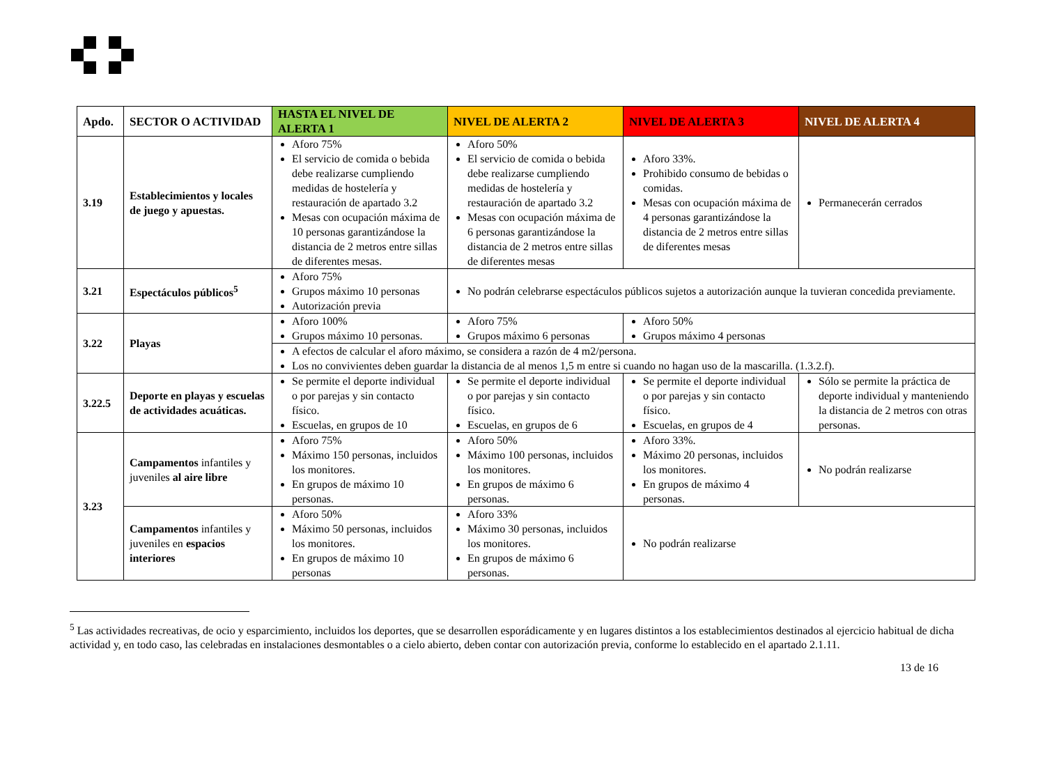| Apdo. | SECTOR O ACTIVIDAD | HASTA EL NIVEL DE ALERTA 1 | NIVEL DE ALERTA 2 | NIVEL DE ALERTA 3 | NIVEL DE ALERTA 4 |
| --- | --- | --- | --- | --- | --- |
| 3.19 | Establecimientos y locales de juego y apuestas. | Aforo 75% El servicio de comida o bebida debe realizarse cumpliendo medidas de hostelería y restauración de apartado 3.2 Mesas con ocupación máxima de 10 personas garantizándose la distancia de 2 metros entre sillas de diferentes mesas. | Aforo 50% El servicio de comida o bebida debe realizarse cumpliendo medidas de hostelería y restauración de apartado 3.2 Mesas con ocupación máxima de 6 personas garantizándose la distancia de 2 metros entre sillas de diferentes mesas | Aforo 33%. Prohibido consumo de bebidas o comidas. Mesas con ocupación máxima de 4 personas garantizándose la distancia de 2 metros entre sillas de diferentes mesas | Permanecerán cerrados |
| 3.21 | Espectáculos públicos<sup>5</sup> | Aforo 75% Grupos máximo 10 personas Autorización previa | No podrán celebrarse espectáculos públicos sujetos a autorización aunque la tuvieran concedida previamente. | | |
| 3.22 | Playas | Aforo 100% Grupos máximo 10 personas. | Aforo 75% Grupos máximo 6 personas | Aforo 50% Grupos máximo 4 personas | |
| | | A efectos de calcular el aforo máximo, se considera a razón de 4 m2/persona. Los no convivientes deben guardar la distancia de al menos 1,5 m entre si cuando no hagan uso de la mascarilla. (1.3.2.f). | | | |
| 3.22.5 | Deporte en playas y escuelas de actividades acuáticas. | Se permite el deporte individual o por parejas y sin contacto físico. Escuelas, en grupos de 10 | Se permite el deporte individual o por parejas y sin contacto físico. Escuelas, en grupos de 6 | Se permite el deporte individual o por parejas y sin contacto físico. Escuelas, en grupos de 4 | Sólo se permite la práctica de deporte individual y manteniendo la distancia de 2 metros con otras personas. |
| 3.23 | Campamentos infantiles y juveniles al aire libre | Aforo 75% Máximo 150 personas, incluidos los monitores. En grupos de máximo 10 personas. | Aforo 50% Máximo 100 personas, incluidos los monitores. En grupos de máximo 6 personas. | Aforo 33%. Máximo 20 personas, incluidos los monitores. En grupos de máximo 4 personas. | No podrán realizarse |
| | Campamentos infantiles y juveniles en espacios interiores | Aforo 50% Máximo 50 personas, incluidos los monitores. En grupos de máximo 10 personas | Aforo 33% Máximo 30 personas, incluidos los monitores. En grupos de máximo 6 personas. | No podrán realizarse | |
<sup>5</sup> Las actividades recreativas, de ocio y esparcimiento, incluidos los deportes, que se desarrollen esporádicamente y en lugares distintos a los establecimientos destinados al ejercicio habitual de dicha actividad y, en todo caso, las celebradas en instalaciones desmontables o a cielo abierto, deben contar con autorización previa, conforme lo establecido en el apartado 2.1.11.
13 de 16